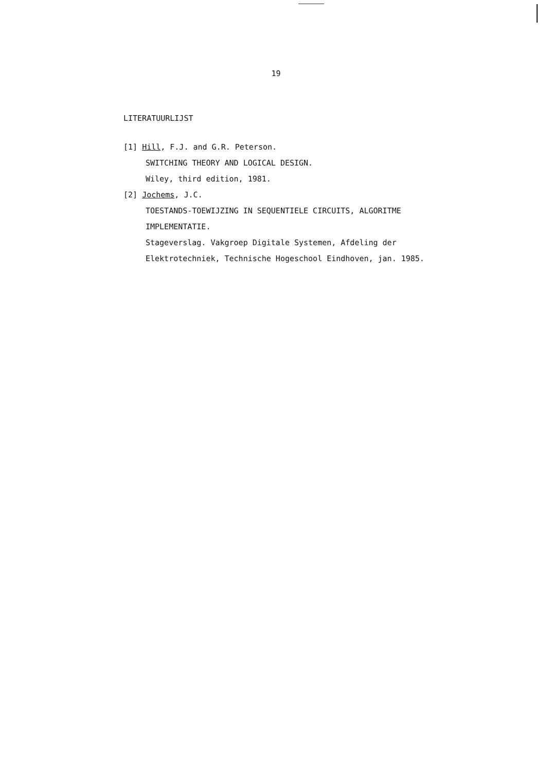19
LITERATUURLIJST
[1] Hill, F.J. and G.R. Peterson.
SWITCHING THEORY AND LOGICAL DESIGN.
Wiley, third edition, 1981.
[2] Jochems, J.C.
TOESTANDS-TOEWIJZING IN SEQUENTIELE CIRCUITS, ALGORITME
IMPLEMENTATIE.
Stageverslag. Vakgroep Digitale Systemen, Afdeling der
Elektrotechniek, Technische Hogeschool Eindhoven, jan. 1985.